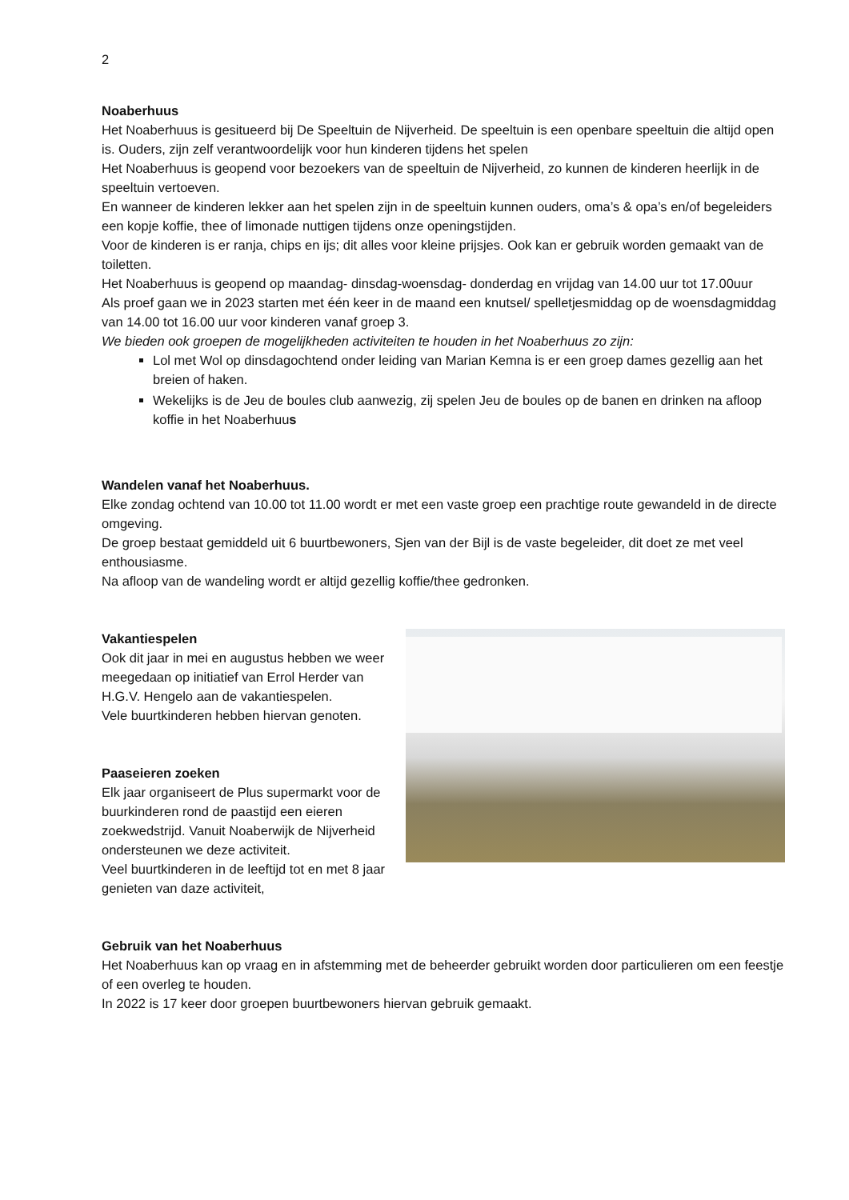2
Noaberhuus
Het Noaberhuus is gesitueerd bij De Speeltuin de Nijverheid. De speeltuin is een openbare speeltuin die altijd open is. Ouders, zijn zelf verantwoordelijk voor hun kinderen tijdens het spelen
Het Noaberhuus is geopend voor bezoekers van de speeltuin de Nijverheid, zo kunnen de kinderen heerlijk in de speeltuin vertoeven.
En wanneer de kinderen lekker aan het spelen zijn in de speeltuin kunnen ouders, oma’s & opa’s en/of begeleiders een kopje koffie, thee of limonade nuttigen tijdens onze openingstijden.
Voor de kinderen is er ranja, chips en ijs; dit alles voor kleine prijsjes. Ook kan er gebruik worden gemaakt van de toiletten.
Het Noaberhuus is geopend op maandag- dinsdag-woensdag- donderdag en vrijdag van 14.00 uur tot 17.00uur
Als proef gaan we in 2023 starten met één keer in de maand een knutsel/ spelletjesmiddag op de woensdagmiddag van 14.00 tot 16.00 uur voor kinderen vanaf groep 3.
We bieden ook groepen de mogelijkheden activiteiten te houden in het Noaberhuus zo zijn:
Lol met Wol op dinsdagochtend onder leiding van Marian Kemna is er een groep dames gezellig aan het breien of haken.
Wekelijks is de Jeu de boules club aanwezig, zij spelen Jeu de boules op de banen en drinken na afloop koffie in het Noaberhuus
Wandelen vanaf het Noaberhuus.
Elke zondag ochtend van 10.00 tot 11.00 wordt er met een vaste groep een prachtige route gewandeld in de directe omgeving.
De groep bestaat gemiddeld uit 6 buurtbewoners, Sjen van der Bijl is de vaste begeleider, dit doet ze met veel enthousiasme.
Na afloop van de wandeling wordt er altijd gezellig koffie/thee gedronken.
Vakantiespelen
Ook dit jaar in mei en augustus hebben we weer meegedaan op initiatief van Errol Herder van H.G.V. Hengelo aan de vakantiespelen.
Vele buurtkinderen hebben hiervan genoten.
Paaseieren zoeken
Elk jaar organiseert de Plus supermarkt voor de buurkinderen rond de paastijd een eieren zoekwedstrijd. Vanuit Noaberwijk de Nijverheid ondersteunen we deze activiteit.
Veel buurtkinderen in de leeftijd tot en met 8 jaar genieten van daze activiteit,
Gebruik van het Noaberhuus
Het Noaberhuus kan op vraag en in afstemming met de beheerder gebruikt worden door particulieren om een feestje of een overleg te houden.
In 2022 is 17 keer door groepen buurtbewoners hiervan gebruik gemaakt.